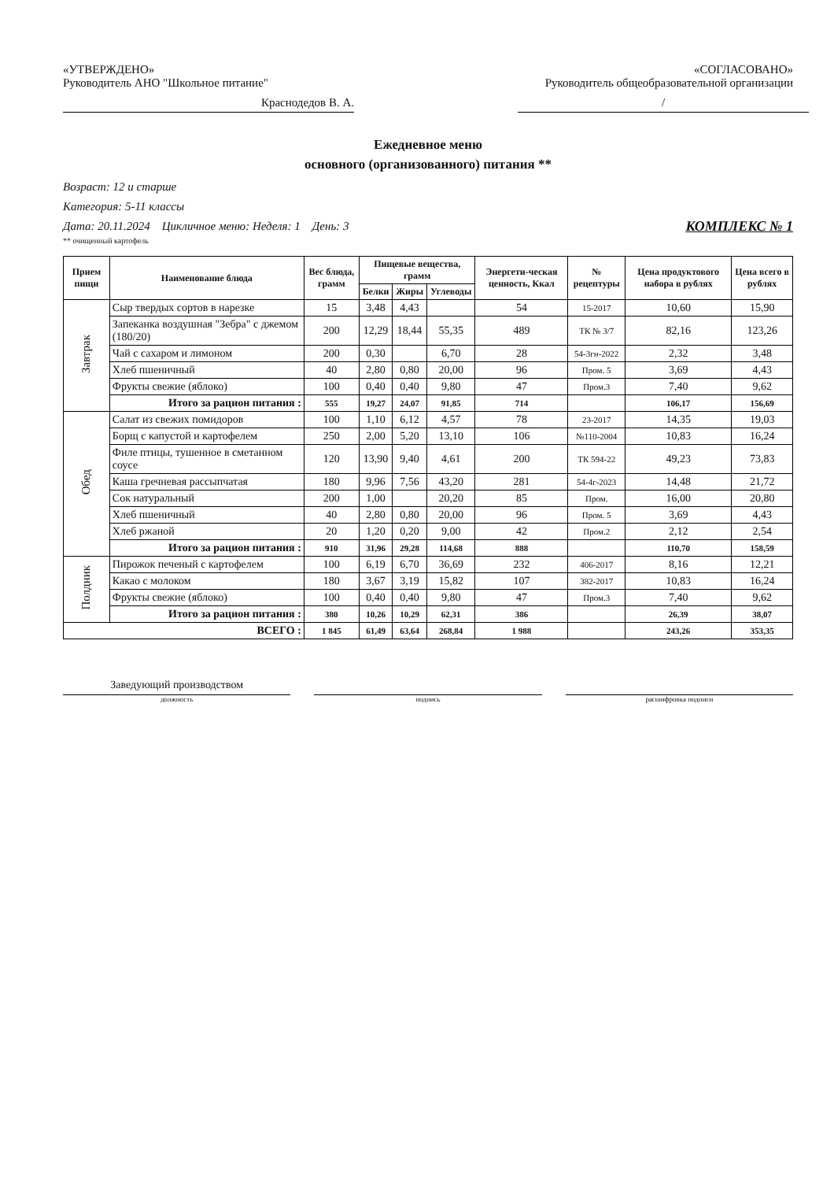«УТВЕРЖДЕНО»
Руководитель АНО "Школьное питание"
Краснодедов В. А.
«СОГЛАСОВАНО»
Руководитель общеобразовательной организации
/
Ежедневное меню
основного (организованного) питания **
Возраст: 12 и старше
Категория: 5-11 классы
Дата: 20.11.2024 Цикличное меню: Неделя: 1 День: 3 КОМПЛЕКС № 1
** очищенный картофель
| Прием пищи | Наименование блюда | Вес блюда, грамм | Пищевые вещества, грамм | | | Энергети-ческая ценность, Ккал | № рецептуры | Цена продуктового набора в рублях | Цена всего в рублях |
| --- | --- | --- | --- | --- | --- | --- | --- | --- | --- |
| | | | Белки | Жиры | Углеводы | | | | |
| Завтрак | Сыр твердых сортов в нарезке | 15 | 3,48 | 4,43 | | 54 | 15-2017 | 10,60 | 15,90 |
| | Запеканка воздушная "Зебра" с джемом (180/20) | 200 | 12,29 | 18,44 | 55,35 | 489 | ТК № 3/7 | 82,16 | 123,26 |
| | Чай с сахаром и лимоном | 200 | 0,30 | | 6,70 | 28 | 54-3гн-2022 | 2,32 | 3,48 |
| | Хлеб пшеничный | 40 | 2,80 | 0,80 | 20,00 | 96 | Пром. 5 | 3,69 | 4,43 |
| | Фрукты свежие (яблоко) | 100 | 0,40 | 0,40 | 9,80 | 47 | Пром.3 | 7,40 | 9,62 |
| | Итого за рацион питания : | 555 | 19,27 | 24,07 | 91,85 | 714 | | 106,17 | 156,69 |
| Обед | Салат из свежих помидоров | 100 | 1,10 | 6,12 | 4,57 | 78 | 23-2017 | 14,35 | 19,03 |
| | Борщ с капустой и картофелем | 250 | 2,00 | 5,20 | 13,10 | 106 | №110-2004 | 10,83 | 16,24 |
| | Филе птицы, тушенное в сметанном соусе | 120 | 13,90 | 9,40 | 4,61 | 200 | ТК 594-22 | 49,23 | 73,83 |
| | Каша гречневая рассыпчатая | 180 | 9,96 | 7,56 | 43,20 | 281 | 54-4г-2023 | 14,48 | 21,72 |
| | Сок натуральный | 200 | 1,00 | | 20,20 | 85 | Пром. | 16,00 | 20,80 |
| | Хлеб пшеничный | 40 | 2,80 | 0,80 | 20,00 | 96 | Пром. 5 | 3,69 | 4,43 |
| | Хлеб ржаной | 20 | 1,20 | 0,20 | 9,00 | 42 | Пром.2 | 2,12 | 2,54 |
| | Итого за рацион питания : | 910 | 31,96 | 29,28 | 114,68 | 888 | | 110,70 | 158,59 |
| Полдник | Пирожок печеный с картофелем | 100 | 6,19 | 6,70 | 36,69 | 232 | 406-2017 | 8,16 | 12,21 |
| | Какао с молоком | 180 | 3,67 | 3,19 | 15,82 | 107 | 382-2017 | 10,83 | 16,24 |
| | Фрукты свежие (яблоко) | 100 | 0,40 | 0,40 | 9,80 | 47 | Пром.3 | 7,40 | 9,62 |
| | Итого за рацион питания : | 380 | 10,26 | 10,29 | 62,31 | 386 | | 26,39 | 38,07 |
| ВСЕГО : | | 1 845 | 61,49 | 63,64 | 268,84 | 1 988 | | 243,26 | 353,35 |
Заведующий производством
должность подпись расшифровка подписи